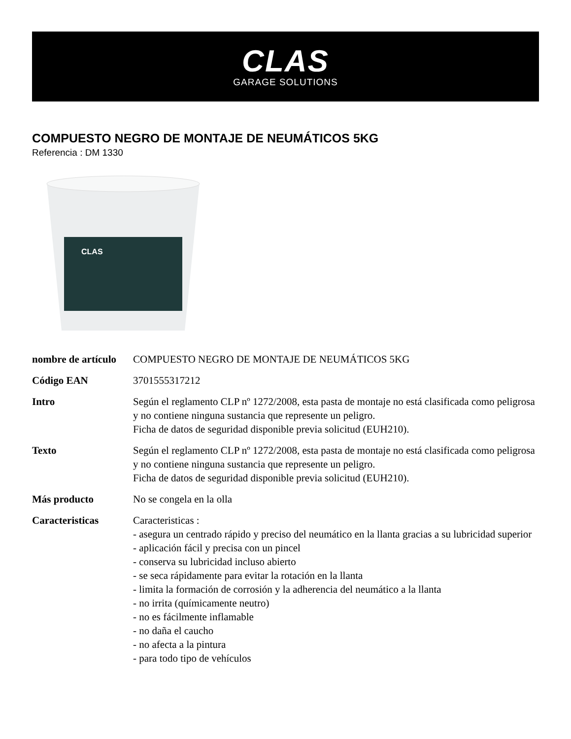CLAS
GARAGE SOLUTIONS
COMPUESTO NEGRO DE MONTAJE DE NEUMÁTICOS 5KG
Referencia : DM 1330
CLAS
| nombre de artículo | COMPUESTO NEGRO DE MONTAJE DE NEUMÁTICOS 5KG |
| Código EAN | 3701555317212 |
| Intro | Según el reglamento CLP nº 1272/2008, esta pasta de montaje no está clasificada como peligrosa y no contiene ninguna sustancia que represente un peligro. Ficha de datos de seguridad disponible previa solicitud (EUH210). |
| Texto | Según el reglamento CLP nº 1272/2008, esta pasta de montaje no está clasificada como peligrosa y no contiene ninguna sustancia que represente un peligro. Ficha de datos de seguridad disponible previa solicitud (EUH210). |
| Más producto | No se congela en la olla |
| Caracteristicas | Caracteristicas : - asegura un centrado rápido y preciso del neumático en la llanta gracias a su lubricidad superior - aplicación fácil y precisa con un pincel - conserva su lubricidad incluso abierto - se seca rápidamente para evitar la rotación en la llanta - limita la formación de corrosión y la adherencia del neumático a la llanta - no irrita (químicamente neutro) - no es fácilmente inflamable - no daña el caucho - no afecta a la pintura - para todo tipo de vehículos |